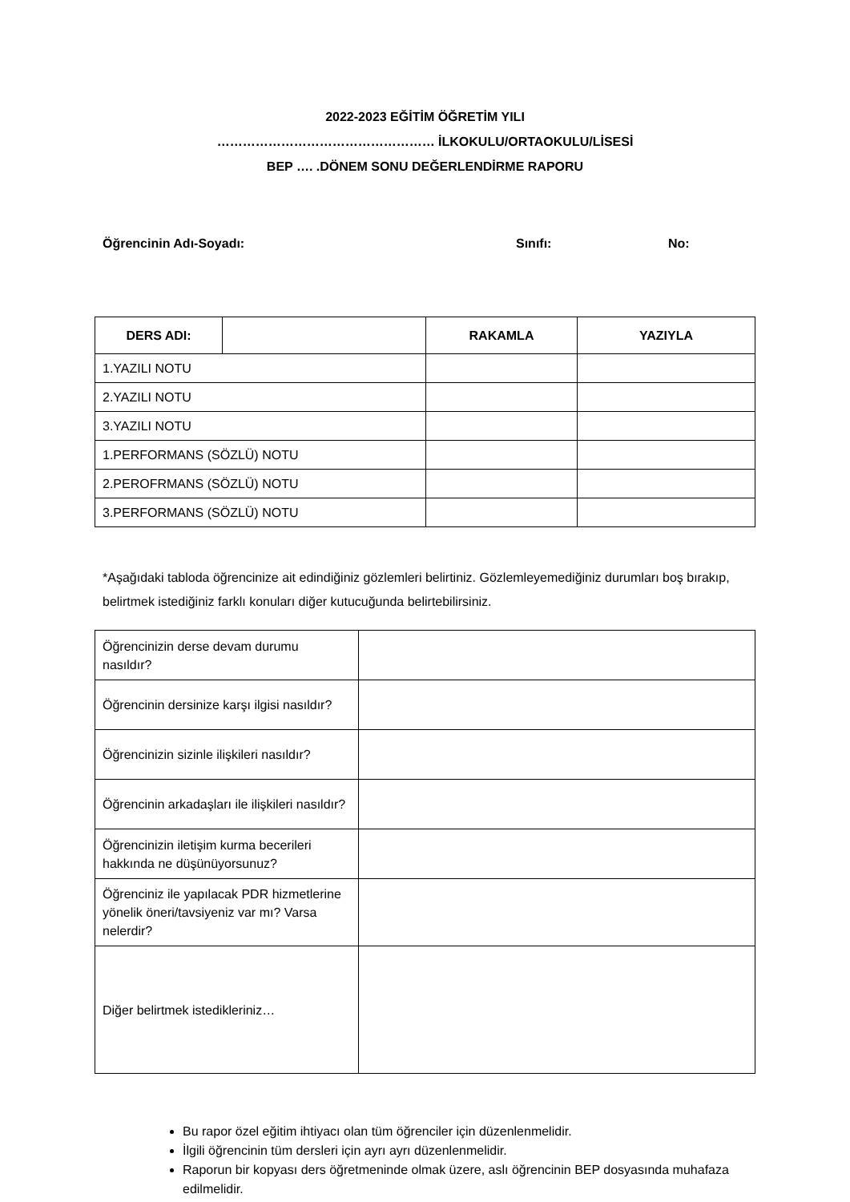2022-2023 EĞİTİM ÖĞRETİM YILI
…………………………………………… İLKOKULU/ORTAOKULU/LİSESİ
BEP …. .DÖNEM SONU DEĞERLENDİRME RAPORU
Öğrencinin Adı-Soyadı: Sınıfı: No:
| DERS ADI: | | RAKAMLA | YAZIYLA |
| 1.YAZILI NOTU | | | |
| 2.YAZILI NOTU | | | |
| 3.YAZILI NOTU | | | |
| 1.PERFORMANS (SÖZLÜ) NOTU | | | |
| 2.PEROFRMANS (SÖZLÜ) NOTU | | | |
| 3.PERFORMANS (SÖZLÜ) NOTU | | | |
*Aşağıdaki tabloda öğrencinize ait edindiğiniz gözlemleri belirtiniz. Gözlemleyemediğiniz durumları boş bırakıp, belirtmek istediğiniz farklı konuları diğer kutucuğunda belirtebilirsiniz.
| Öğrencinizin derse devam durumu nasıldır? | |
| Öğrencinin dersinize karşı ilgisi nasıldır? | |
| Öğrencinizin sizinle ilişkileri nasıldır? | |
| Öğrencinin arkadaşları ile ilişkileri nasıldır? | |
| Öğrencinizin iletişim kurma becerileri hakkında ne düşünüyorsunuz? | |
| Öğrenciniz ile yapılacak PDR hizmetlerine yönelik öneri/tavsiyeniz var mı? Varsa nelerdir? | |
| Diğer belirtmek istedikleriniz… | |
Bu rapor özel eğitim ihtiyacı olan tüm öğrenciler için düzenlenmelidir.
İlgili öğrencinin tüm dersleri için ayrı ayrı düzenlenmelidir.
Raporun bir kopyası ders öğretmeninde olmak üzere, aslı öğrencinin BEP dosyasında muhafaza edilmelidir.